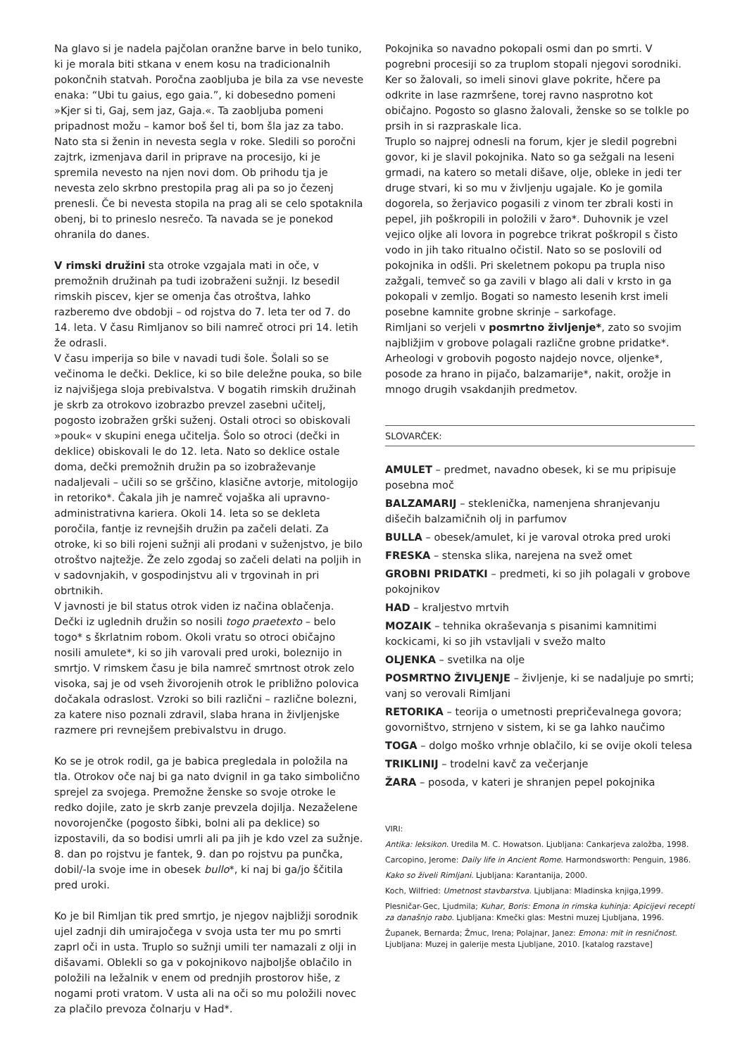Na glavo si je nadela pajčolan oranžne barve in belo tuniko, ki je morala biti stkana v enem kosu na tradicionalnih pokončnih statvah. Poročna zaobljuba je bila za vse neveste enaka: “Ubi tu gaius, ego gaia.”, ki dobesedno pomeni »Kjer si ti, Gaj, sem jaz, Gaja.«. Ta zaobljuba pomeni pripadnost možu – kamor boš šel ti, bom šla jaz za tabo.
Nato sta si ženin in nevesta segla v roke. Sledili so poročni zajtrk, izmenjava daril in priprave na procesijo, ki je spremila nevesto na njen novi dom. Ob prihodu tja je nevesta zelo skrbno prestopila prag ali pa so jo čezenj prenesli. Če bi nevesta stopila na prag ali se celo spotaknila obenj, bi to prineslo nesrečo. Ta navada se je ponekod ohranila do danes.
V rimski družini sta otroke vzgajala mati in oče, v premožnih družinah pa tudi izobraženi sužnji. Iz besedil rimskih piscev, kjer se omenja čas otroštva, lahko razberemo dve obdobji – od rojstva do 7. leta ter od 7. do 14. leta. V času Rimljanov so bili namreč otroci pri 14. letih že odrasli.
V času imperija so bile v navadi tudi šole. Šolali so se večinoma le dečki. Deklice, ki so bile deležne pouka, so bile iz najvišjega sloja prebivalstva. V bogatih rimskih družinah je skrb za otrokovo izobrazbo prevzel zasebni učitelj, pogosto izobražen grški suženj. Ostali otroci so obiskovali »pouk« v skupini enega učitelja. Šolo so otroci (dečki in deklice) obiskovali le do 12. leta. Nato so deklice ostale doma, dečki premožnih družin pa so izobraževanje nadaljevali – učili so se grščino, klasične avtorje, mitologijo in retoriko*. Čakala jih je namreč vojaška ali upravno-administrativna kariera. Okoli 14. leta so se dekleta poročila, fantje iz revnejših družin pa začeli delati. Za otroke, ki so bili rojeni sužnji ali prodani v suženjstvo, je bilo otroštvo najtežje. Že zelo zgodaj so začeli delati na poljih in v sadovnjakih, v gospodinjstvu ali v trgovinah in pri obrtnikih.
V javnosti je bil status otrok viden iz načina oblačenja. Dečki iz uglednih družin so nosili togo praetexto – belo togo* s škrlatnim robom. Okoli vratu so otroci običajno nosili amulete*, ki so jih varovali pred uroki, boleznijo in smrtjo. V rimskem času je bila namreč smrtnost otrok zelo visoka, saj je od vseh živorojenih otrok le približno polovica dočakala odraslost. Vzroki so bili različni – različne bolezni, za katere niso poznali zdravil, slaba hrana in življenjske razmere pri revnejšem prebivalstvu in drugo.
Ko se je otrok rodil, ga je babica pregledala in položila na tla. Otrokov oče naj bi ga nato dvignil in ga tako simbolično sprejel za svojega. Premožne ženske so svoje otroke le redko dojile, zato je skrb zanje prevzela dojilja. Nezaželene novorojenčke (pogosto šibki, bolni ali pa deklice) so izpostavili, da so bodisi umrli ali pa jih je kdo vzel za sužnje. 8. dan po rojstvu je fantek, 9. dan po rojstvu pa punčka, dobil/-la svoje ime in obesek bullo*, ki naj bi ga/jo ščitila pred uroki.
Ko je bil Rimljan tik pred smrtjo, je njegov najbližji sorodnik ujel zadnji dih umirajočega v svoja usta ter mu po smrti zaprl oči in usta. Truplo so sužnji umili ter namazali z olji in dišavami. Oblekli so ga v pokojnikovo najboljše oblačilo in položili na ležalnik v enem od prednjih prostorov hiše, z nogami proti vratom. V usta ali na oči so mu položili novec za plačilo prevoza čolnarju v Had*.
Pokojnika so navadno pokopali osmi dan po smrti. V pogrebni procesiji so za truplom stopali njegovi sorodniki. Ker so žalovali, so imeli sinovi glave pokrite, hčere pa odkrite in lase razmršene, torej ravno nasprotno kot običajno. Pogosto so glasno žalovali, ženske so se tolkle po prsih in si razpraskale lica.
Truplo so najprej odnesli na forum, kjer je sledil pogrebni govor, ki je slavil pokojnika. Nato so ga sežgali na leseni grmadi, na katero so metali dišave, olje, obleke in jedi ter druge stvari, ki so mu v življenju ugajale. Ko je gomila dogorela, so žerjavico pogasili z vinom ter zbrali kosti in pepel, jih poškropili in položili v žaro*. Duhovnik je vzel vejico oljke ali lovora in pogrebce trikrat poškropil s čisto vodo in jih tako ritualno očistil. Nato so se poslovili od pokojnika in odšli. Pri skeletnem pokopu pa trupla niso zažgali, temveč so ga zavili v blago ali dali v krsto in ga pokopali v zemljo. Bogati so namesto lesenih krst imeli posebne kamnite grobne skrinje – sarkofage.
Rimljani so verjeli v posmrtno življenje*, zato so svojim najbližjim v grobove polagali različne grobne pridatke*. Arheologi v grobovih pogosto najdejo novce, oljenke*, posode za hrano in pijačo, balzamarije*, nakit, orožje in mnogo drugih vsakdanjih predmetov.
SLOVARČEK:
AMULET – predmet, navadno obesek, ki se mu pripisuje posebna moč
BALZAMARIJ – stekleničkа, namenjena shranjevanju dišečih balzamičnih olj in parfumov
BULLA – obesek/amulet, ki je varoval otroka pred uroki
FRESKA – stenska slika, narejena na svež omet
GROBNI PRIDATKI – predmeti, ki so jih polagali v grobove pokojnikov
HAD – kraljestvo mrtvih
MOZAIK – tehnika okraševanja s pisanimi kamnitimi kockicami, ki so jih vstavljali v svežo malto
OLJENKA – svetilka na olje
POSMRTNO ŽIVLJENJE – življenje, ki se nadaljuje po smrti; vanj so verovali Rimljani
RETORIKA – teorija o umetnosti prepričevalnega govora; govorništvo, strnjeno v sistem, ki se ga lahko naučimo
TOGA – dolgo moško vrhnje oblačilo, ki se ovije okoli telesa
TRIKLINIJ – trodelni kavč za večerjanje
ŽARA – posoda, v kateri je shranjen pepel pokojnika
VIRI:
Antika: leksikon. Uredila M. C. Howatson. Ljubljana: Cankarjeva založba, 1998.
Carcopino, Jerome: Daily life in Ancient Rome. Harmondsworth: Penguin, 1986.
Kako so živeli Rimljani. Ljubljana: Karantanija, 2000.
Koch, Wilfried: Umetnost stavbarstva. Ljubljana: Mladinska knjiga,1999.
Plesničar-Gec, Ljudmila; Kuhar, Boris: Emona in rimska kuhinja: Apicijevi recepti za današnjo rabo. Ljubljana: Kmečki glas: Mestni muzej Ljubljana, 1996.
Županek, Bernarda; Žmuc, Irena; Polajnar, Janez: Emona: mit in resničnost. Ljubljana: Muzej in galerije mesta Ljubljane, 2010. [katalog razstave]